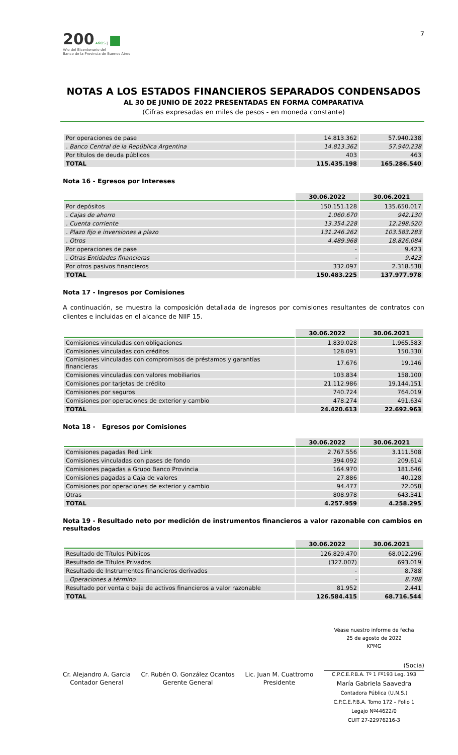200 AÑOS | ■
Año del Bicentenario del
Banco de la Provincia de Buenos Aires
7
NOTAS A LOS ESTADOS FINANCIEROS SEPARADOS CONDENSADOS
AL 30 DE JUNIO DE 2022 PRESENTADAS EN FORMA COMPARATIVA
(Cifras expresadas en miles de pesos - en moneda constante)
| Por operaciones de pase | 14.813.362 | 57.940.238 |
| . Banco Central de la República Argentina | 14.813.362 | 57.940.238 |
| Por títulos de deuda públicos | 403 | 463 |
| TOTAL | 115.435.198 | 165.286.540 |
Nota 16 - Egresos por Intereses
| | 30.06.2022 | 30.06.2021 |
| --- | --- | --- |
| Por depósitos | 150.151.128 | 135.650.017 |
| . Cajas de ahorro | 1.060.670 | 942.130 |
| . Cuenta corriente | 13.354.228 | 12.298.520 |
| . Plazo fijo e inversiones a plazo | 131.246.262 | 103.583.283 |
| . Otros | 4.489.968 | 18.826.084 |
| Por operaciones de pase | - | 9.423 |
| . Otras Entidades financieras | - | 9.423 |
| Por otros pasivos financieros | 332.097 | 2.318.538 |
| TOTAL | 150.483.225 | 137.977.978 |
Nota 17 - Ingresos por Comisiones
A continuación, se muestra la composición detallada de ingresos por comisiones resultantes de contratos con clientes e incluidas en el alcance de NIIF 15.
| | 30.06.2022 | 30.06.2021 |
| --- | --- | --- |
| Comisiones vinculadas con obligaciones | 1.839.028 | 1.965.583 |
| Comisiones vinculadas con créditos | 128.091 | 150.330 |
| Comisiones vinculadas con compromisos de préstamos y garantías financieras | 17.676 | 19.146 |
| Comisiones vinculadas con valores mobiliarios | 103.834 | 158.100 |
| Comisiones por tarjetas de crédito | 21.112.986 | 19.144.151 |
| Comisiones por seguros | 740.724 | 764.019 |
| Comisiones por operaciones de exterior y cambio | 478.274 | 491.634 |
| TOTAL | 24.420.613 | 22.692.963 |
Nota 18 - Egresos por Comisiones
| | 30.06.2022 | 30.06.2021 |
| --- | --- | --- |
| Comisiones pagadas Red Link | 2.767.556 | 3.111.508 |
| Comisiones vinculadas con pases de fondo | 394.092 | 209.614 |
| Comisiones pagadas a Grupo Banco Provincia | 164.970 | 181.646 |
| Comisiones pagadas a Caja de valores | 27.886 | 40.128 |
| Comisiones por operaciones de exterior y cambio | 94.477 | 72.058 |
| Otras | 808.978 | 643.341 |
| TOTAL | 4.257.959 | 4.258.295 |
Nota 19 - Resultado neto por medición de instrumentos financieros a valor razonable con cambios en resultados
| | 30.06.2022 | 30.06.2021 |
| --- | --- | --- |
| Resultado de Títulos Públicos | 126.829.470 | 68.012.296 |
| Resultado de Títulos Privados | (327.007) | 693.019 |
| Resultado de Instrumentos financieros derivados | - | 8.788 |
| . Operaciones a término | - | 8.788 |
| Resultado por venta o baja de activos financieros a valor razonable | 81.952 | 2.441 |
| TOTAL | 126.584.415 | 68.716.544 |
Véase nuestro informe de fecha
25 de agosto de 2022
KPMG
Cr. Alejandro A. Garcia
Contador General
Cr. Rubén O. González Ocantos
Gerente General
Lic. Juan M. Cuattromo
Presidente
(Socia)
C.P.C.E.P.B.A. Tº 1 Fº193 Leg. 193
María Gabriela Saavedra
Contadora Pública (U.N.S.)
C.P.C.E.P.B.A. Tomo 172 – Folio 1
Legajo Nº44622/0
CUIT 27-22976216-3